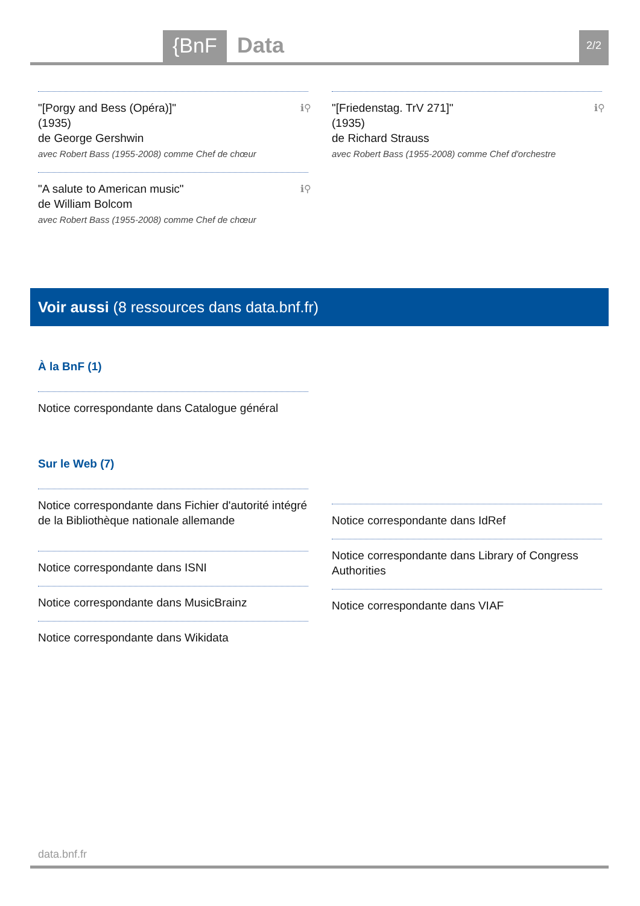{BnF Data 2/2
"[Porgy and Bess (Opéra)]"
(1935)
de George Gershwin
avec Robert Bass (1955-2008) comme Chef de chœur
ℹ⚲
"A salute to American music"
de William Bolcom
avec Robert Bass (1955-2008) comme Chef de chœur
ℹ⚲
"[Friedenstag. TrV 271]"
(1935)
de Richard Strauss
avec Robert Bass (1955-2008) comme Chef d'orchestre
ℹ⚲
Voir aussi (8 ressources dans data.bnf.fr)
À la BnF (1)
Notice correspondante dans Catalogue général
Sur le Web (7)
Notice correspondante dans Fichier d'autorité intégré de la Bibliothèque nationale allemande
Notice correspondante dans ISNI
Notice correspondante dans MusicBrainz
Notice correspondante dans Wikidata
Notice correspondante dans IdRef
Notice correspondante dans Library of Congress Authorities
Notice correspondante dans VIAF
data.bnf.fr